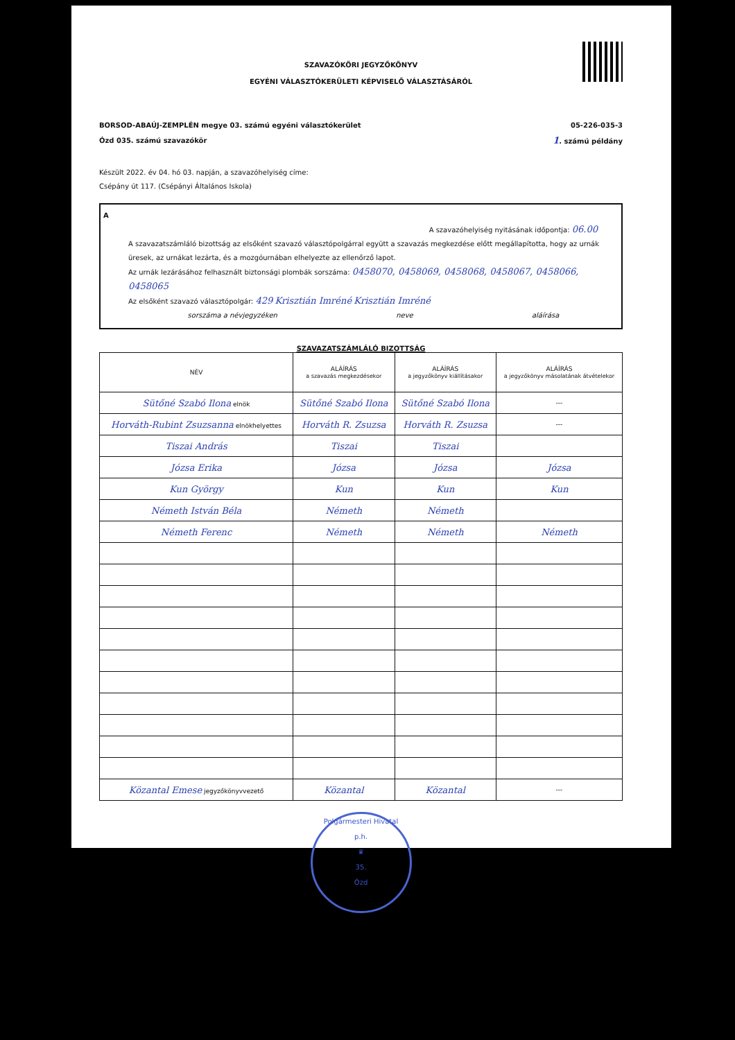SZAVAZÓKÖRI JEGYZŐKÖNYV
EGYÉNI VÁLASZTÓKERÜLETI KÉPVISELŐ VÁLASZTÁSÁRÓL
BORSOD-ABAÚJ-ZEMPLÉN megye 03. számú egyéni választókerület 05-226-035-3
Ózd 035. számú szavazókör 1. számú példány
Készült 2022. év 04. hó 03. napján, a szavazóhelyiség címe:
Csépány út 117. (Csépányi Általános Iskola)
A
A szavazóhelyiség nyitásának időpontja: 06.00
A szavazatszámláló bizottság az elsőként szavazó választópolgárral együtt a szavazás megkezdése előtt megállapította, hogy az urnák üresek, az urnákat lezárta, és a mozgóurnában elhelyezte az ellenőrző lapot.
Az urnák lezárásához felhasznált biztonsági plombák sorszáma: 0458070, 0458069, 0458068, 0458067, 0458066, 0458065
Az elsőként szavazó választópolgár: 429 Krisztián Imréné Krisztián Imréné
sorszáma a névjegyzéken neve aláírása
SZAVAZATSZÁMLÁLÓ BIZOTTSÁG
| NÉV | ALÁÍRÁS a szavazás megkezdésekor | ALÁÍRÁS a jegyzőkönyv kiállításakor | ALÁÍRÁS a jegyzőkönyv másolatának átvételekor |
| --- | --- | --- | --- |
| Sütőné Szabó Ilona elnök | Sütőné Szabó Ilona | Sütőné Szabó Ilona | --- |
| Horváth-Rubint Zsuzsanna elnökhelyettes | Horváth R. Zsuzsa | Horváth R. Zsuzsa | --- |
| Tiszai András | Tiszai | Tiszai | |
| Józsa Erika | Józsa | Józsa | Józsa |
| Kun György | Kun | Kun | Kun |
| Németh István Béla | Németh | Németh | |
| Németh Ferenc | Németh | Németh | Németh |
| Közantal Emese jegyzőkönyvvezető | Közantal | Közantal | --- |
Polgármesteri Hivatal
p.h.
♛
35.
Ózd